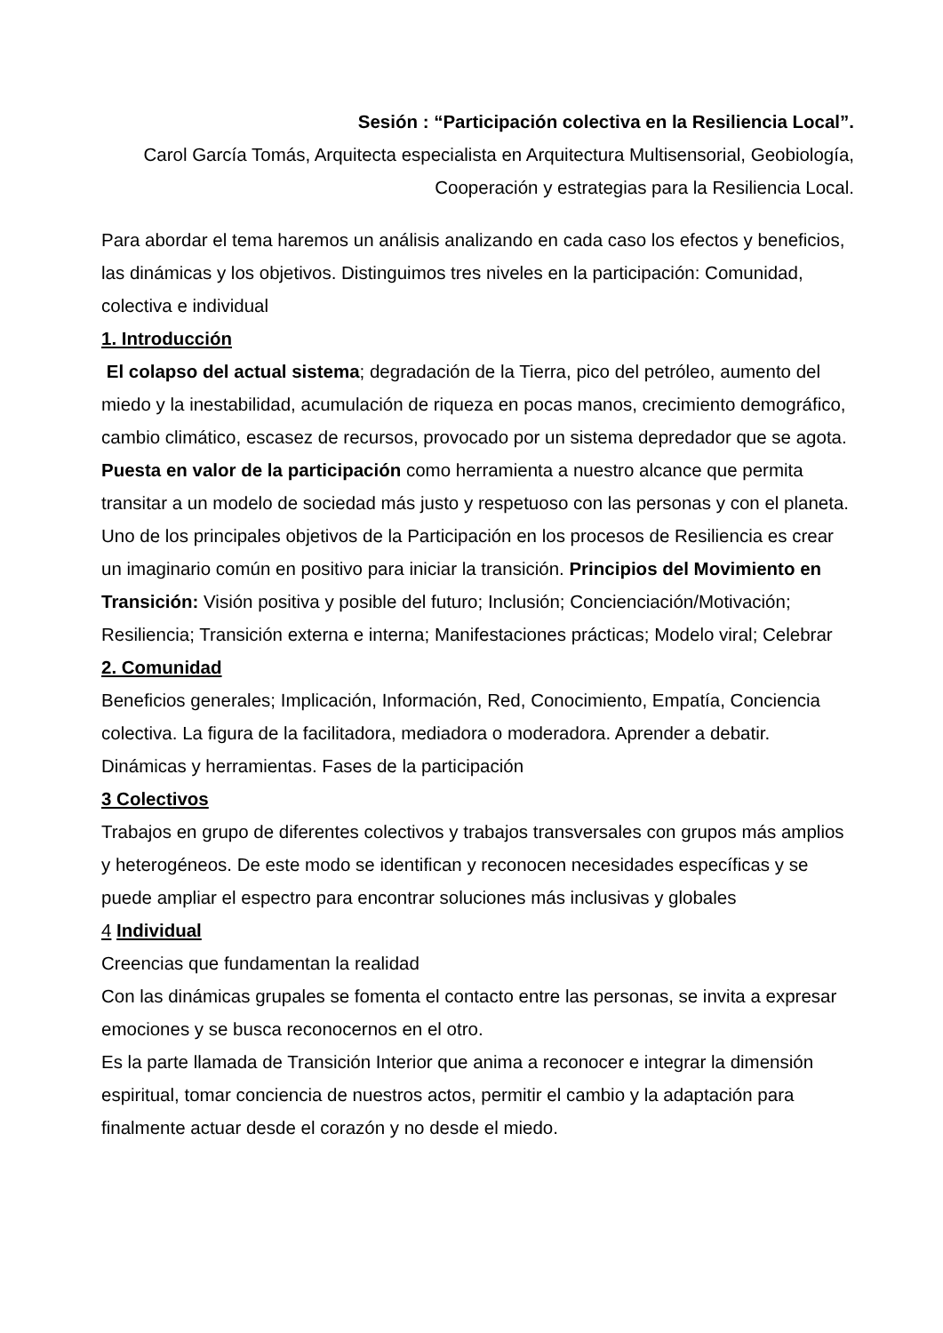Sesión : “Participación colectiva en la Resiliencia Local”.
Carol García Tomás, Arquitecta especialista en Arquitectura Multisensorial, Geobiología, Cooperación y estrategias para la Resiliencia Local.
Para abordar el tema haremos un análisis analizando en cada caso los efectos y beneficios, las dinámicas y los objetivos. Distinguimos tres niveles en la participación: Comunidad, colectiva e individual
1. Introducción
El colapso del actual sistema; degradación de la Tierra, pico del petróleo, aumento del miedo y la inestabilidad, acumulación de riqueza en pocas manos, crecimiento demográfico, cambio climático, escasez de recursos, provocado por un sistema depredador que se agota. Puesta en valor de la participación como herramienta a nuestro alcance que permita transitar a un modelo de sociedad más justo y respetuoso con las personas y con el planeta. Uno de los principales objetivos de la Participación en los procesos de Resiliencia es crear un imaginario común en positivo para iniciar la transición. Principios del Movimiento en Transición: Visión positiva y posible del futuro; Inclusión; Concienciación/Motivación; Resiliencia; Transición externa e interna; Manifestaciones prácticas; Modelo viral; Celebrar
2. Comunidad
Beneficios generales; Implicación, Información, Red, Conocimiento, Empatía, Conciencia colectiva. La figura de la facilitadora, mediadora o moderadora. Aprender a debatir. Dinámicas y herramientas. Fases de la participación
3 Colectivos
Trabajos en grupo de diferentes colectivos y trabajos transversales con grupos más amplios y heterogéneos. De este modo se identifican y reconocen necesidades específicas y se puede ampliar el espectro para encontrar soluciones más inclusivas y globales
4 Individual
Creencias que fundamentan la realidad
Con las dinámicas grupales se fomenta el contacto entre las personas, se invita a expresar emociones y se busca reconocernos en el otro.
Es la parte llamada de Transición Interior que anima a reconocer e integrar la dimensión espiritual, tomar conciencia de nuestros actos, permitir el cambio y la adaptación para finalmente actuar desde el corazón y no desde el miedo.